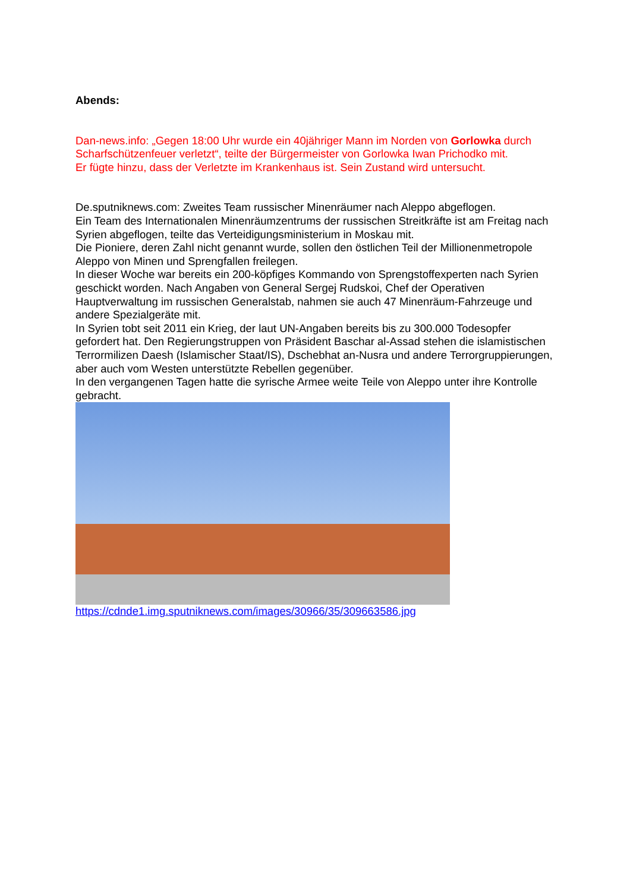Abends:
Dan-news.info: „Gegen 18:00 Uhr wurde ein 40jähriger Mann im Norden von Gorlowka durch Scharfschützenfeuer verletzt“, teilte der Bürgermeister von Gorlowka Iwan Prichodko mit.
Er fügte hinzu, dass der Verletzte im Krankenhaus ist. Sein Zustand wird untersucht.
De.sputniknews.com: Zweites Team russischer Minenräumer nach Aleppo abgeflogen.
Ein Team des Internationalen Minenräumzentrums der russischen Streitkräfte ist am Freitag nach Syrien abgeflogen, teilte das Verteidigungsministerium in Moskau mit.
Die Pioniere, deren Zahl nicht genannt wurde, sollen den östlichen Teil der Millionenmetropole Aleppo von Minen und Sprengfallen freilegen.
In dieser Woche war bereits ein 200-köpfiges Kommando von Sprengstoffexperten nach Syrien geschickt worden. Nach Angaben von General Sergej Rudskoi, Chef der Operativen Hauptverwaltung im russischen Generalstab, nahmen sie auch 47 Minenräum-Fahrzeuge und andere Spezialgeräte mit.
In Syrien tobt seit 2011 ein Krieg, der laut UN-Angaben bereits bis zu 300.000 Todesopfer gefordert hat. Den Regierungstruppen von Präsident Baschar al-Assad stehen die islamistischen Terrormilizen Daesh (Islamischer Staat/IS), Dschebhat an-Nusra und andere Terrorgruppierungen, aber auch vom Westen unterstützte Rebellen gegenüber.
In den vergangenen Tagen hatte die syrische Armee weite Teile von Aleppo unter ihre Kontrolle gebracht.
https://cdnde1.img.sputniknews.com/images/30966/35/309663586.jpg